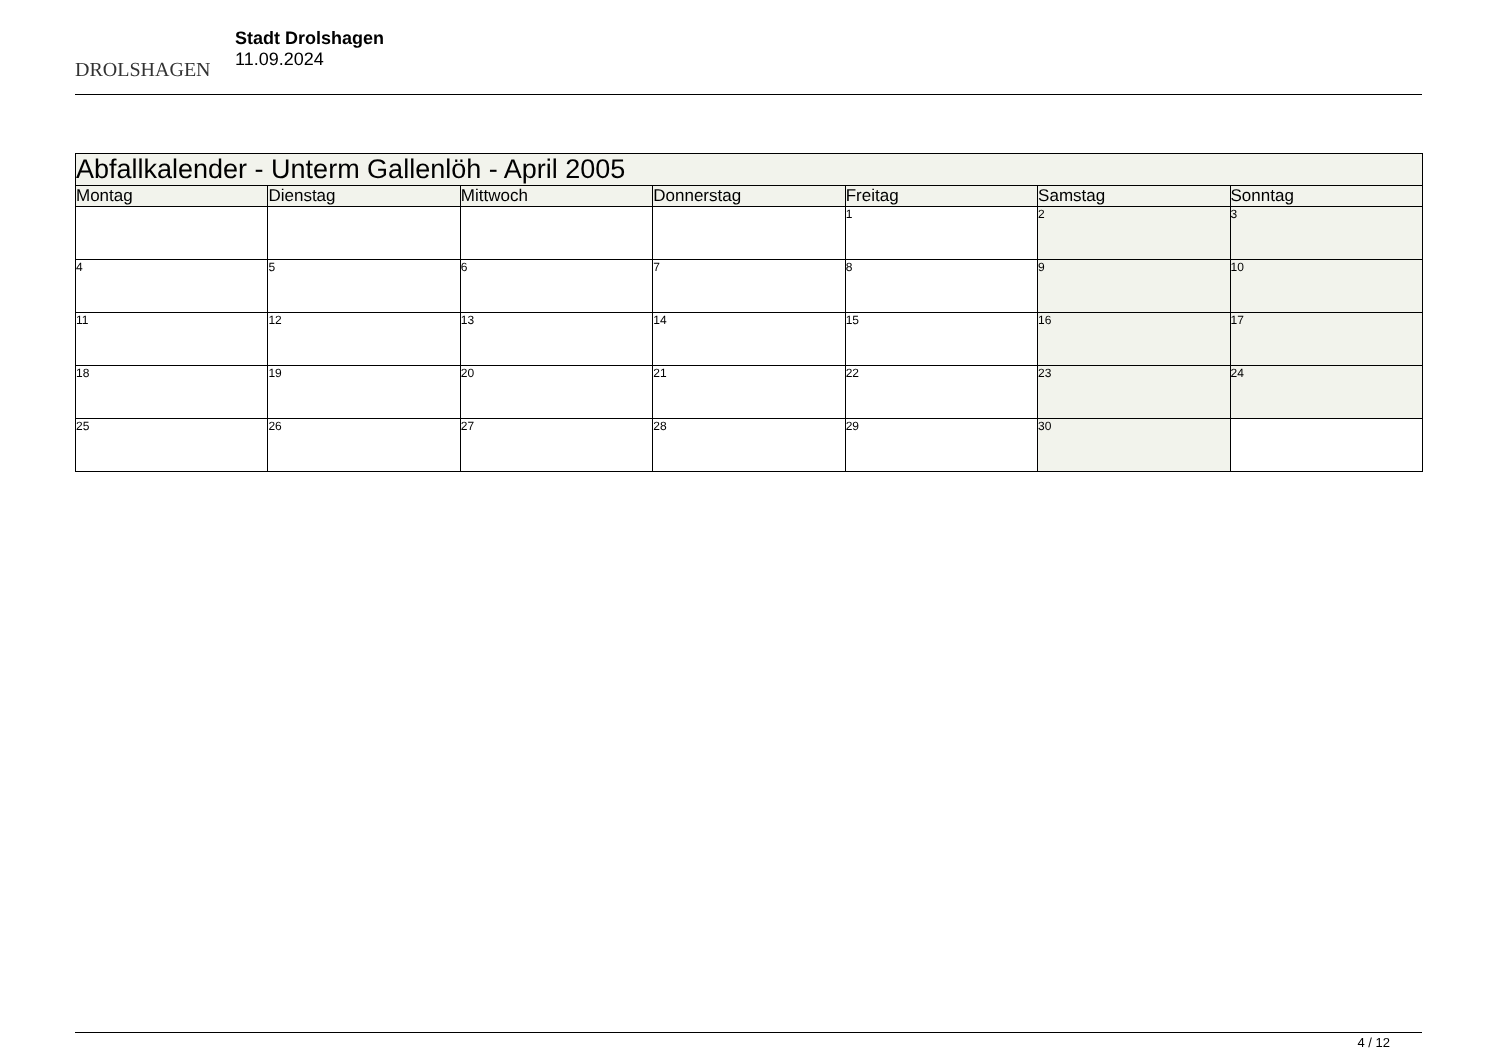DROLSHAGEN
Stadt Drolshagen
11.09.2024
| Abfallkalender - Unterm Gallenlöh - April 2005 | | | | | | |
| --- | --- | --- | --- | --- | --- | --- |
| Montag | Dienstag | Mittwoch | Donnerstag | Freitag | Samstag | Sonntag |
| | | | | 1 | 2 | 3 |
| 4 | 5 | 6 | 7 | 8 | 9 | 10 |
| 11 | 12 | 13 | 14 | 15 | 16 | 17 |
| 18 | 19 | 20 | 21 | 22 | 23 | 24 |
| 25 | 26 | 27 | 28 | 29 | 30 | |
4 / 12